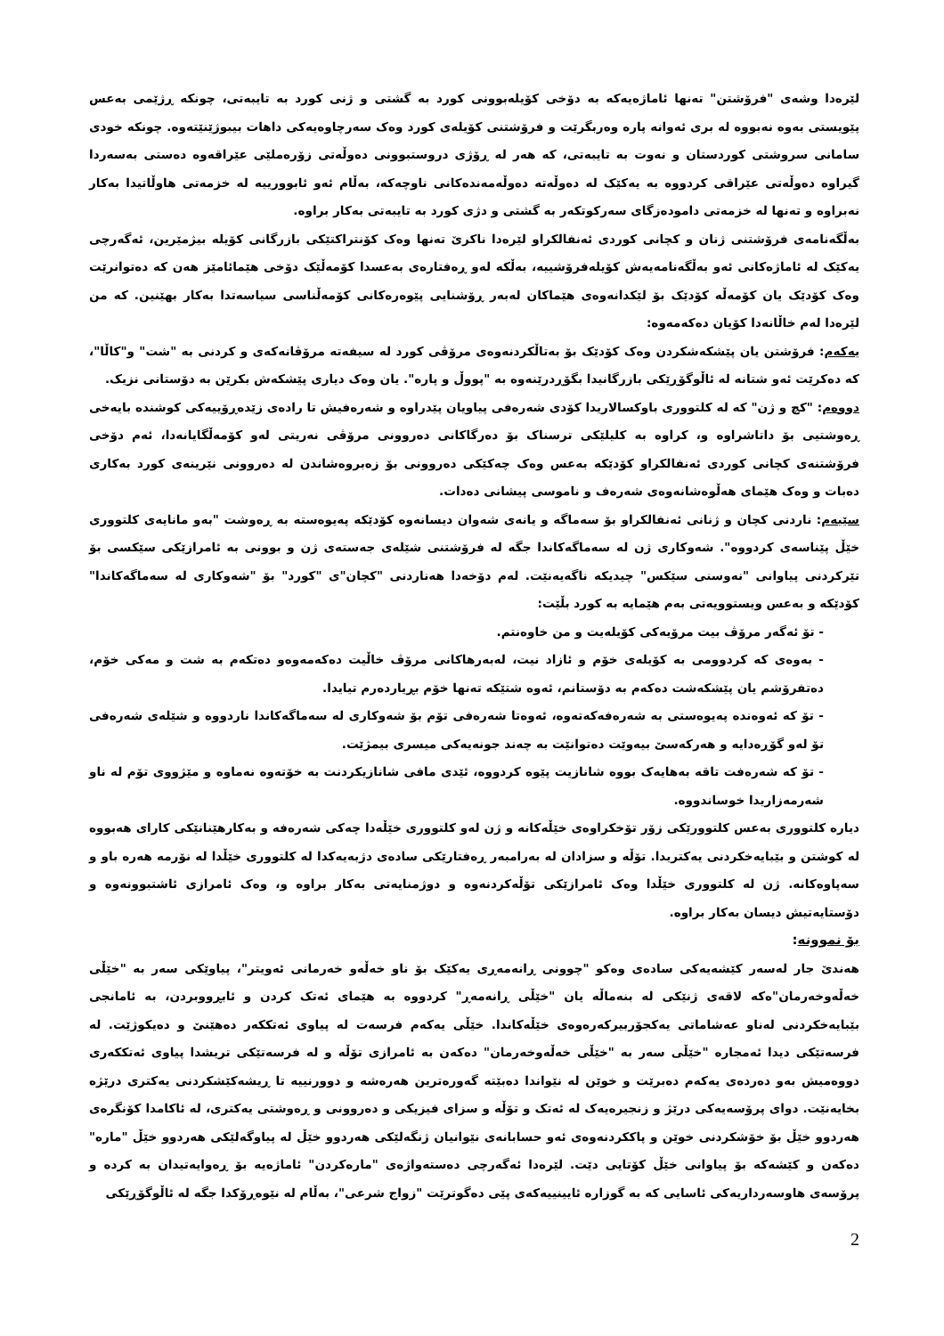لێرەدا وشەی "فرۆشتن" تەنها ئاماژەیەکە بە دۆخی کۆیلەبوونی کورد بە گشتی و ژنی کورد بە تایبەتی، چونکە ڕژێمی بەعس پێویستی بەوە نەبووە لە بری ئەوانە پارە وەربگرێت و فرۆشتنی کۆیلەی کورد وەک سەرچاوەیەکی داهات بیبوژێنێتەوە. چونکە خودی سامانی سروشتی کوردستان و نەوت بە تایبەتی، کە هەر لە ڕۆژی دروستبوونی دەوڵەتی زۆرەملێی عێراقەوە دەستی بەسەردا گیراوە دەوڵەتی عێراقی کردووە بە یەکێک لە دەوڵەتە دەوڵەمەندەکانی ناوچەکە، بەڵام ئەو ئابوورییە لە خزمەتی هاوڵاتیدا بەکار نەبراوە و تەنها لە خزمەتی دامودەزگای سەرکوتکەر بە گشتی و دژی کورد بە تایبەتی بەکار براوە.
بەڵگەنامەی فرۆشتنی ژنان و کچانی کوردی ئەنفالکراو لێرەدا ناکرێ تەنها وەک کۆنتراکتێکی بازرگانی کۆیلە بیژمێرین، ئەگەرچی یەکێک لە ئاماژەکانی ئەو بەڵگەنامەیەش کۆیلەفرۆشییە، بەڵکە لەو ڕەفتارەی بەعسدا کۆمەڵێک دۆخی هێمائامێز هەن کە دەتوانرێت وەک کۆدێک یان کۆمەڵە کۆدێک بۆ لێکدانەوەی هێماکان لەبەر ڕۆشنایی پێوەرەکانی کۆمەڵناسی سیاسەتدا بەکار بهێنین. کە من لێرەدا لەم خاڵانەدا کۆیان دەکەمەوە:
یەکەم: فرۆشتن یان پێشکەشکردن وەک کۆدێک بۆ بەتاڵکردنەوەی مرۆڤی کورد لە سیفەتە مرۆڤانەکەی و کردنی بە "شت" و"کاڵا"، کە دەکرێت ئەو شتانە لە ئاڵوگۆڕێکی بازرگانیدا بگۆڕدرێنەوە بە "پووڵ و پارە". یان وەک دیاری پێشکەش بکرێن بە دۆستانی نزیک.
دووەم: "کچ و ژن" کە لە کلتووری باوکسالاریدا کۆدی شەرەفی پیاویان پێدراوە و شەرەفیش تا رادەی زێدەڕۆییەکی کوشندە بایەخی ڕەوشتیی بۆ داتاشراوە و، کراوە بە کلیلێکی ترسناک بۆ دەرگاکانی دەروونی مرۆڤی نەریتی لەو کۆمەڵگایانەدا، ئەم دۆخی فرۆشتنەی کچانی کوردی ئەنفالکراو کۆدێکە بەعس وەک چەکێکی دەروونی بۆ زەبروەشاندن لە دەروونی نێرینەی کورد بەکاری دەبات و وەک هێمای هەڵوەشانەوەی شەرەف و ناموسی پیشانی دەدات.
سێیەم: ناردنی کچان و ژنانی ئەنفالکراو بۆ سەماگە و یانەی شەوان دیسانەوە کۆدێکە پەیوەستە بە ڕەوشت "بەو مانایەی کلتووری خێڵ پێناسەی کردووە". شەوکاری ژن لە سەماگەکاندا جگە لە فرۆشتنی شێلەی جەستەی ژن و بوونی بە ئامرازێکی سێکسی بۆ تێرکردنی پیاوانی "نەوسنی سێکس" چیدیکە ناگەیەنێت. لەم دۆخەدا هەناردنی "کچان"ی "کورد" بۆ "شەوکاری لە سەماگەکاندا" کۆدێکە و بەعس ویستوویەتی بەم هێمایە بە کورد بڵێت:
- تۆ ئەگەر مرۆڤ بیت مرۆیەکی کۆیلەیت و من خاوەنتم.
- بەوەی کە کردوومی بە کۆیلەی خۆم و ئازاد نیت، لەبەرهاکانی مرۆڤ خاڵیت دەکەمەوەو دەتکەم بە شت و مەکی خۆم، دەتفرۆشم یان پێشکەشت دەکەم بە دۆستانم، ئەوە شتێکە تەنها خۆم بڕیاردەرم تیایدا.
- تۆ کە ئەوەندە پەیوەستی بە شەرەفەکەتەوە، ئەوەتا شەرەفی تۆم بۆ شەوکاری لە سەماگەکاندا ناردووە و شێلەی شەرەفی تۆ لەو گۆڕەدایە و هەرکەسێ بیەوێت دەتوانێت بە چەند جونەیەکی میسری بیمژێت.
- تۆ کە شەرەفت تاقە بەهایەک بووە شانازیت پێوە کردووە، ئێدی مافی شانازیکردنت بە خۆتەوە نەماوە و مێژووی تۆم لە ناو شەرمەزاریدا خوساندووە.
دیارە کلتووری بەعس کلتوورێکی زۆر تۆخکراوەی خێڵەکانە و ژن لەو کلتووری خێڵەدا چەکی شەرەفە و بەکارهێنانێکی کارای هەبووە لە کوشتن و بێبایەخکردنی یەکتریدا. تۆڵە و سزادان لە بەرامبەر ڕەفتارێکی سادەی دژبەیەکدا لە کلتووری خێڵدا لە نۆرمە هەرە باو و سەپاوەکانە. ژن لە کلتووری خێڵدا وەک ئامرازێکی تۆڵەکردنەوە و دوژمنایەتی بەکار براوە و، وەک ئامرازی ئاشتبوونەوە و دۆستایەتیش دیسان بەکار براوە.
بۆ نموونە:
هەندێ جار لەسەر کێشەیەکی سادەی وەکو "چوونی ڕانەمەڕی یەکێک بۆ ناو خەڵەو خەرمانی ئەویتر"، پیاوێکی سەر بە "خێڵی خەڵەوخەرمان"ەکە لاقەی ژنێکی لە بنەماڵە یان "خێڵی ڕانەمەڕ" کردووە بە هێمای ئەتک کردن و ئابڕووبردن، بە ئامانجی بێبایەخکردنی لەناو عەشاماتی یەکجۆربیرکەرەوەی خێڵەکاندا. خێڵی یەکەم فرسەت لە پیاوی ئەتککەر دەهێنێ و دەیکوژێت. لە فرسەتێکی دیدا ئەمجارە "خێڵی سەر بە "خێڵی خەڵەوخەرمان" دەکەن بە ئامرازی تۆڵە و لە فرسەتێکی تریشدا پیاوی ئەتککەری دووەمیش بەو دەردەی یەکەم دەبرێت و خوێن لە نێواندا دەبێتە گەورەترین هەرەشە و دوورنییە تا ڕیشەکێشکردنی یەکتری درێژە بخایەنێت. دوای پرۆسەیەکی درێژ و زنجیرەیەک لە ئەتک و تۆڵە و سزای فیزیکی و دەروونی و ڕەوشتی یەکتری، لە ئاکامدا کۆنگرەی هەردوو خێڵ بۆ خۆشکردنی خوێن و پاککردنەوەی ئەو حسابانەی نێوانیان ژنگەلێکی هەردوو خێڵ لە پیاوگەلێکی هەردوو خێڵ "مارە" دەکەن و کێشەکە بۆ پیاوانی خێڵ کۆتایی دێت. لێرەدا ئەگەرچی دەستەواژەی "مارەکردن" ئاماژەیە بۆ ڕەوایەتیدان بە کردە و پرۆسەی هاوسەرداریەکی ئاسایی کە بە گوزارە ئایینییەکەی پێی دەگوترێت "زواج شرعی"، بەڵام لە نێوەڕۆکدا جگە لە ئاڵوگۆڕێکی
2